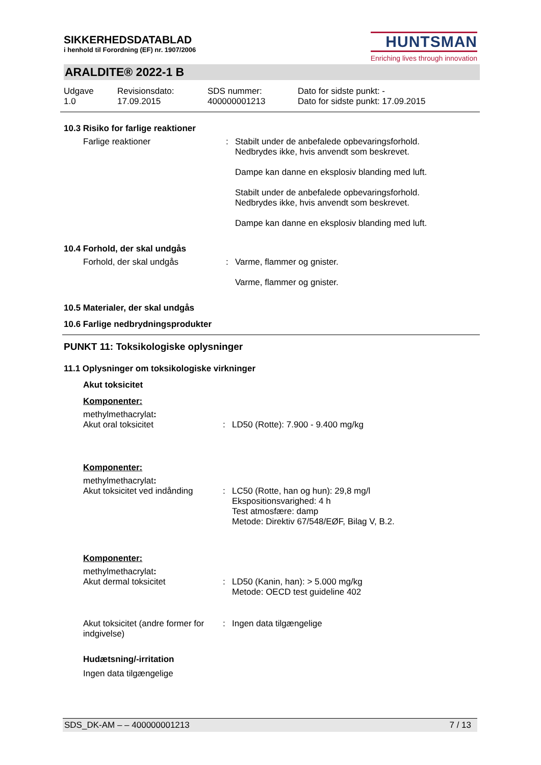SIKKERHEDSDATABLAD
i henhold til Forordning (EF) nr. 1907/2006
HUNTSMAN
Enriching lives through innovation
ARALDITE® 2022-1 B
Udgave
1.0
Revisionsdato:
17.09.2015
SDS nummer:
400000001213
Dato for sidste punkt: -
Dato for sidste punkt: 17.09.2015
10.3 Risiko for farlige reaktioner
Farlige reaktioner : Stabilt under de anbefalede opbevaringsforhold.
Nedbrydes ikke, hvis anvendt som beskrevet.
Dampe kan danne en eksplosiv blanding med luft.
Stabilt under de anbefalede opbevaringsforhold.
Nedbrydes ikke, hvis anvendt som beskrevet.
Dampe kan danne en eksplosiv blanding med luft.
10.4 Forhold, der skal undgås
Forhold, der skal undgås : Varme, flammer og gnister.
Varme, flammer og gnister.
10.5 Materialer, der skal undgås
10.6 Farlige nedbrydningsprodukter
PUNKT 11: Toksikologiske oplysninger
11.1 Oplysninger om toksikologiske virkninger
Akut toksicitet
Komponenter:
methylmethacrylat:
Akut oral toksicitet : LD50 (Rotte): 7.900 - 9.400 mg/kg
Komponenter:
methylmethacrylat:
Akut toksicitet ved indånding
: LC50 (Rotte, han og hun): 29,8 mg/l
Ekspositionsvarighed: 4 h
Test atmosfære: damp
Metode: Direktiv 67/548/EØF, Bilag V, B.2.
Komponenter:
methylmethacrylat:
Akut dermal toksicitet : LD50 (Kanin, han): > 5.000 mg/kg
Metode: OECD test guideline 402
Akut toksicitet (andre former for indgivelse)
: Ingen data tilgængelige
Hudætsning/-irritation
Ingen data tilgængelige
SDS_DK-AM – – 400000001213 7 / 13